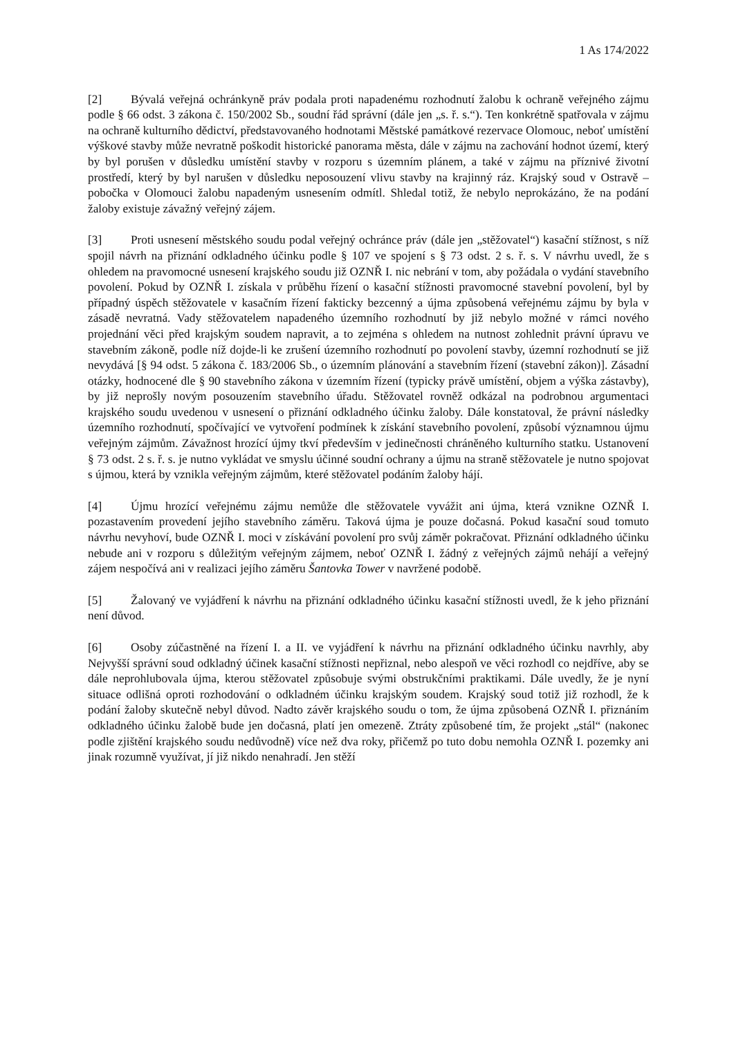1 As 174/2022
[2] Bývalá veřejná ochránkyně práv podala proti napadenému rozhodnutí žalobu k ochraně veřejného zájmu podle § 66 odst. 3 zákona č. 150/2002 Sb., soudní řád správní (dále jen „s. ř. s.“). Ten konkrétně spatřovala v zájmu na ochraně kulturního dědictví, představovaného hodnotami Městské památkové rezervace Olomouc, neboť umístění výškové stavby může nevratně poškodit historické panorama města, dále v zájmu na zachování hodnot území, který by byl porušen v důsledku umístění stavby v rozporu s územním plánem, a také v zájmu na příznivé životní prostředí, který by byl narušen v důsledku neposouzení vlivu stavby na krajinný ráz. Krajský soud v Ostravě – pobočka v Olomouci žalobu napadeným usnesením odmítl. Shledal totiž, že nebylo neprokázáno, že na podání žaloby existuje závažný veřejný zájem.
[3] Proti usnesení městského soudu podal veřejný ochránce práv (dále jen „stěžovatel“) kasační stížnost, s níž spojil návrh na přiznání odkladného účinku podle § 107 ve spojení s § 73 odst. 2 s. ř. s. V návrhu uvedl, že s ohledem na pravomocné usnesení krajského soudu již OZNŘ I. nic nebrání v tom, aby požádala o vydání stavebního povolení. Pokud by OZNŘ I. získala v průběhu řízení o kasační stížnosti pravomocné stavební povolení, byl by případný úspěch stěžovatele v kasačním řízení fakticky bezcenný a újma způsobená veřejnému zájmu by byla v zásadě nevratná. Vady stěžovatelem napadeného územního rozhodnutí by již nebylo možné v rámci nového projednání věci před krajským soudem napravit, a to zejména s ohledem na nutnost zohlednit právní úpravu ve stavebním zákoně, podle níž dojde-li ke zrušení územního rozhodnutí po povolení stavby, územní rozhodnutí se již nevydává [§ 94 odst. 5 zákona č. 183/2006 Sb., o územním plánování a stavebním řízení (stavební zákon)]. Zásadní otázky, hodnocené dle § 90 stavebního zákona v územním řízení (typicky právě umístění, objem a výška zástavby), by již neprošly novým posouzením stavebního úřadu. Stěžovatel rovněž odkázal na podrobnou argumentaci krajského soudu uvedenou v usnesení o přiznání odkladného účinku žaloby. Dále konstatoval, že právní následky územního rozhodnutí, spočívající ve vytvoření podmínek k získání stavebního povolení, způsobí významnou újmu veřejným zájmům. Závažnost hrozící újmy tkví především v jedinečnosti chráněného kulturního statku. Ustanovení § 73 odst. 2 s. ř. s. je nutno vykládat ve smyslu účinné soudní ochrany a újmu na straně stěžovatele je nutno spojovat s újmou, která by vznikla veřejným zájmům, které stěžovatel podáním žaloby hájí.
[4] Újmu hrozící veřejnému zájmu nemůže dle stěžovatele vyvážit ani újma, která vznikne OZNŘ I. pozastavením provedení jejího stavebního záměru. Taková újma je pouze dočasná. Pokud kasační soud tomuto návrhu nevyhoví, bude OZNŘ I. moci v získávání povolení pro svůj záměr pokračovat. Přiznání odkladného účinku nebude ani v rozporu s důležitým veřejným zájmem, neboť OZNŘ I. žádný z veřejných zájmů nehájí a veřejný zájem nespočívá ani v realizaci jejího záměru Šantovka Tower v navržené podobě.
[5] Žalovaný ve vyjádření k návrhu na přiznání odkladného účinku kasační stížnosti uvedl, že k jeho přiznání není důvod.
[6] Osoby zúčastněné na řízení I. a II. ve vyjádření k návrhu na přiznání odkladného účinku navrhly, aby Nejvyšší správní soud odkladný účinek kasační stížnosti nepřiznal, nebo alespoň ve věci rozhodl co nejdříve, aby se dále neprohlubovala újma, kterou stěžovatel způsobuje svými obstrukčními praktikami. Dále uvedly, že je nyní situace odlišná oproti rozhodování o odkladném účinku krajským soudem. Krajský soud totiž již rozhodl, že k podání žaloby skutečně nebyl důvod. Nadto závěr krajského soudu o tom, že újma způsobená OZNŘ I. přiznáním odkladného účinku žalobě bude jen dočasná, platí jen omezeně. Ztráty způsobené tím, že projekt „stál“ (nakonec podle zjištění krajského soudu nedůvodně) více než dva roky, přičemž po tuto dobu nemohla OZNŘ I. pozemky ani jinak rozumně využívat, jí již nikdo nenahradí. Jen stěží